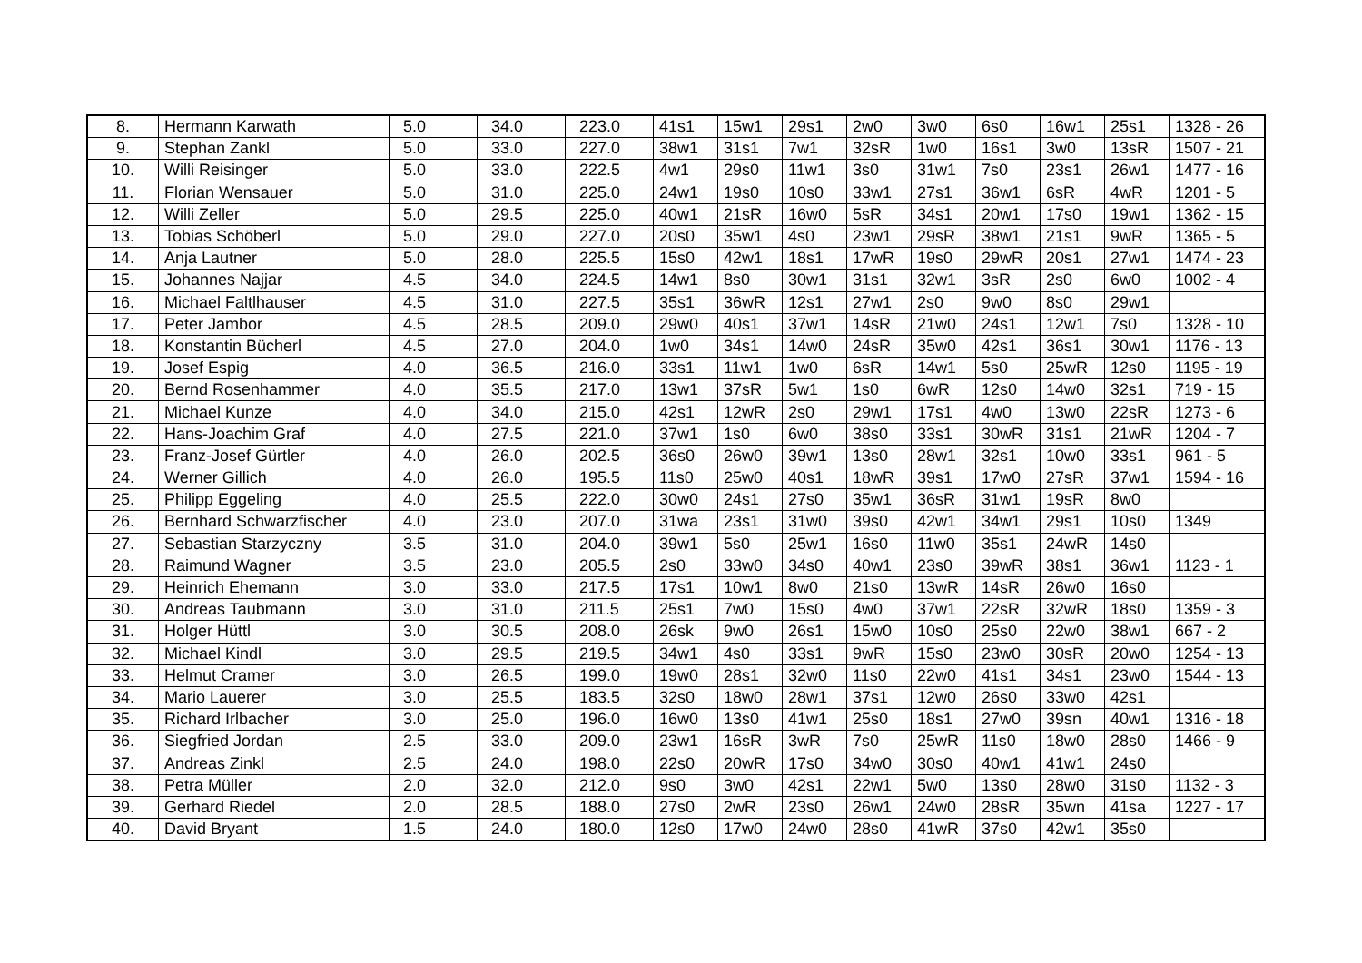| 8. | Hermann Karwath | 5.0 | 34.0 | 223.0 | 41s1 | 15w1 | 29s1 | 2w0 | 3w0 | 6s0 | 16w1 | 25s1 | 1328 - 26 |
| 9. | Stephan Zankl | 5.0 | 33.0 | 227.0 | 38w1 | 31s1 | 7w1 | 32sR | 1w0 | 16s1 | 3w0 | 13sR | 1507 - 21 |
| 10. | Willi Reisinger | 5.0 | 33.0 | 222.5 | 4w1 | 29s0 | 11w1 | 3s0 | 31w1 | 7s0 | 23s1 | 26w1 | 1477 - 16 |
| 11. | Florian Wensauer | 5.0 | 31.0 | 225.0 | 24w1 | 19s0 | 10s0 | 33w1 | 27s1 | 36w1 | 6sR | 4wR | 1201 - 5 |
| 12. | Willi Zeller | 5.0 | 29.5 | 225.0 | 40w1 | 21sR | 16w0 | 5sR | 34s1 | 20w1 | 17s0 | 19w1 | 1362 - 15 |
| 13. | Tobias Schöberl | 5.0 | 29.0 | 227.0 | 20s0 | 35w1 | 4s0 | 23w1 | 29sR | 38w1 | 21s1 | 9wR | 1365 - 5 |
| 14. | Anja Lautner | 5.0 | 28.0 | 225.5 | 15s0 | 42w1 | 18s1 | 17wR | 19s0 | 29wR | 20s1 | 27w1 | 1474 - 23 |
| 15. | Johannes Najjar | 4.5 | 34.0 | 224.5 | 14w1 | 8s0 | 30w1 | 31s1 | 32w1 | 3sR | 2s0 | 6w0 | 1002 - 4 |
| 16. | Michael Faltlhauser | 4.5 | 31.0 | 227.5 | 35s1 | 36wR | 12s1 | 27w1 | 2s0 | 9w0 | 8s0 | 29w1 | |
| 17. | Peter Jambor | 4.5 | 28.5 | 209.0 | 29w0 | 40s1 | 37w1 | 14sR | 21w0 | 24s1 | 12w1 | 7s0 | 1328 - 10 |
| 18. | Konstantin Bücherl | 4.5 | 27.0 | 204.0 | 1w0 | 34s1 | 14w0 | 24sR | 35w0 | 42s1 | 36s1 | 30w1 | 1176 - 13 |
| 19. | Josef Espig | 4.0 | 36.5 | 216.0 | 33s1 | 11w1 | 1w0 | 6sR | 14w1 | 5s0 | 25wR | 12s0 | 1195 - 19 |
| 20. | Bernd Rosenhammer | 4.0 | 35.5 | 217.0 | 13w1 | 37sR | 5w1 | 1s0 | 6wR | 12s0 | 14w0 | 32s1 | 719 - 15 |
| 21. | Michael Kunze | 4.0 | 34.0 | 215.0 | 42s1 | 12wR | 2s0 | 29w1 | 17s1 | 4w0 | 13w0 | 22sR | 1273 - 6 |
| 22. | Hans-Joachim Graf | 4.0 | 27.5 | 221.0 | 37w1 | 1s0 | 6w0 | 38s0 | 33s1 | 30wR | 31s1 | 21wR | 1204 - 7 |
| 23. | Franz-Josef Gürtler | 4.0 | 26.0 | 202.5 | 36s0 | 26w0 | 39w1 | 13s0 | 28w1 | 32s1 | 10w0 | 33s1 | 961 - 5 |
| 24. | Werner Gillich | 4.0 | 26.0 | 195.5 | 11s0 | 25w0 | 40s1 | 18wR | 39s1 | 17w0 | 27sR | 37w1 | 1594 - 16 |
| 25. | Philipp Eggeling | 4.0 | 25.5 | 222.0 | 30w0 | 24s1 | 27s0 | 35w1 | 36sR | 31w1 | 19sR | 8w0 | |
| 26. | Bernhard Schwarzfischer | 4.0 | 23.0 | 207.0 | 31wa | 23s1 | 31w0 | 39s0 | 42w1 | 34w1 | 29s1 | 10s0 | 1349 |
| 27. | Sebastian Starzyczny | 3.5 | 31.0 | 204.0 | 39w1 | 5s0 | 25w1 | 16s0 | 11w0 | 35s1 | 24wR | 14s0 | |
| 28. | Raimund Wagner | 3.5 | 23.0 | 205.5 | 2s0 | 33w0 | 34s0 | 40w1 | 23s0 | 39wR | 38s1 | 36w1 | 1123 - 1 |
| 29. | Heinrich Ehemann | 3.0 | 33.0 | 217.5 | 17s1 | 10w1 | 8w0 | 21s0 | 13wR | 14sR | 26w0 | 16s0 | |
| 30. | Andreas Taubmann | 3.0 | 31.0 | 211.5 | 25s1 | 7w0 | 15s0 | 4w0 | 37w1 | 22sR | 32wR | 18s0 | 1359 - 3 |
| 31. | Holger Hüttl | 3.0 | 30.5 | 208.0 | 26sk | 9w0 | 26s1 | 15w0 | 10s0 | 25s0 | 22w0 | 38w1 | 667 - 2 |
| 32. | Michael Kindl | 3.0 | 29.5 | 219.5 | 34w1 | 4s0 | 33s1 | 9wR | 15s0 | 23w0 | 30sR | 20w0 | 1254 - 13 |
| 33. | Helmut Cramer | 3.0 | 26.5 | 199.0 | 19w0 | 28s1 | 32w0 | 11s0 | 22w0 | 41s1 | 34s1 | 23w0 | 1544 - 13 |
| 34. | Mario Lauerer | 3.0 | 25.5 | 183.5 | 32s0 | 18w0 | 28w1 | 37s1 | 12w0 | 26s0 | 33w0 | 42s1 | |
| 35. | Richard Irlbacher | 3.0 | 25.0 | 196.0 | 16w0 | 13s0 | 41w1 | 25s0 | 18s1 | 27w0 | 39sn | 40w1 | 1316 - 18 |
| 36. | Siegfried Jordan | 2.5 | 33.0 | 209.0 | 23w1 | 16sR | 3wR | 7s0 | 25wR | 11s0 | 18w0 | 28s0 | 1466 - 9 |
| 37. | Andreas Zinkl | 2.5 | 24.0 | 198.0 | 22s0 | 20wR | 17s0 | 34w0 | 30s0 | 40w1 | 41w1 | 24s0 | |
| 38. | Petra Müller | 2.0 | 32.0 | 212.0 | 9s0 | 3w0 | 42s1 | 22w1 | 5w0 | 13s0 | 28w0 | 31s0 | 1132 - 3 |
| 39. | Gerhard Riedel | 2.0 | 28.5 | 188.0 | 27s0 | 2wR | 23s0 | 26w1 | 24w0 | 28sR | 35wn | 41sa | 1227 - 17 |
| 40. | David Bryant | 1.5 | 24.0 | 180.0 | 12s0 | 17w0 | 24w0 | 28s0 | 41wR | 37s0 | 42w1 | 35s0 | |